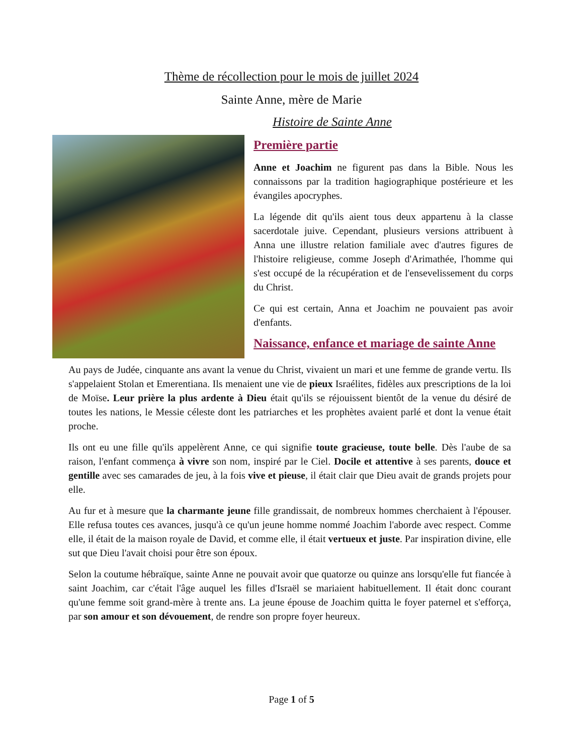Thème de récollection pour le mois de juillet 2024
Sainte Anne, mère de Marie
Histoire de Sainte Anne
Première partie
Anne et Joachim ne figurent pas dans la Bible. Nous les connaissons par la tradition hagiographique postérieure et les évangiles apocryphes.
La légende dit qu'ils aient tous deux appartenu à la classe sacerdotale juive. Cependant, plusieurs versions attribuent à Anna une illustre relation familiale avec d'autres figures de l'histoire religieuse, comme Joseph d'Arimathée, l'homme qui s'est occupé de la récupération et de l'ensevelissement du corps du Christ.
Ce qui est certain, Anna et Joachim ne pouvaient pas avoir d'enfants.
Naissance, enfance et mariage de sainte Anne
Au pays de Judée, cinquante ans avant la venue du Christ, vivaient un mari et une femme de grande vertu. Ils s'appelaient Stolan et Emerentiana. Ils menaient une vie de pieux Israélites, fidèles aux prescriptions de la loi de Moïse. Leur prière la plus ardente à Dieu était qu'ils se réjouissent bientôt de la venue du désiré de toutes les nations, le Messie céleste dont les patriarches et les prophètes avaient parlé et dont la venue était proche.
Ils ont eu une fille qu'ils appelèrent Anne, ce qui signifie toute gracieuse, toute belle. Dès l'aube de sa raison, l'enfant commença à vivre son nom, inspiré par le Ciel. Docile et attentive à ses parents, douce et gentille avec ses camarades de jeu, à la fois vive et pieuse, il était clair que Dieu avait de grands projets pour elle.
Au fur et à mesure que la charmante jeune fille grandissait, de nombreux hommes cherchaient à l'épouser. Elle refusa toutes ces avances, jusqu'à ce qu'un jeune homme nommé Joachim l'aborde avec respect. Comme elle, il était de la maison royale de David, et comme elle, il était vertueux et juste. Par inspiration divine, elle sut que Dieu l'avait choisi pour être son époux.
Selon la coutume hébraïque, sainte Anne ne pouvait avoir que quatorze ou quinze ans lorsqu'elle fut fiancée à saint Joachim, car c'était l'âge auquel les filles d'Israël se mariaient habituellement. Il était donc courant qu'une femme soit grand-mère à trente ans. La jeune épouse de Joachim quitta le foyer paternel et s'efforça, par son amour et son dévouement, de rendre son propre foyer heureux.
Page 1 of 5